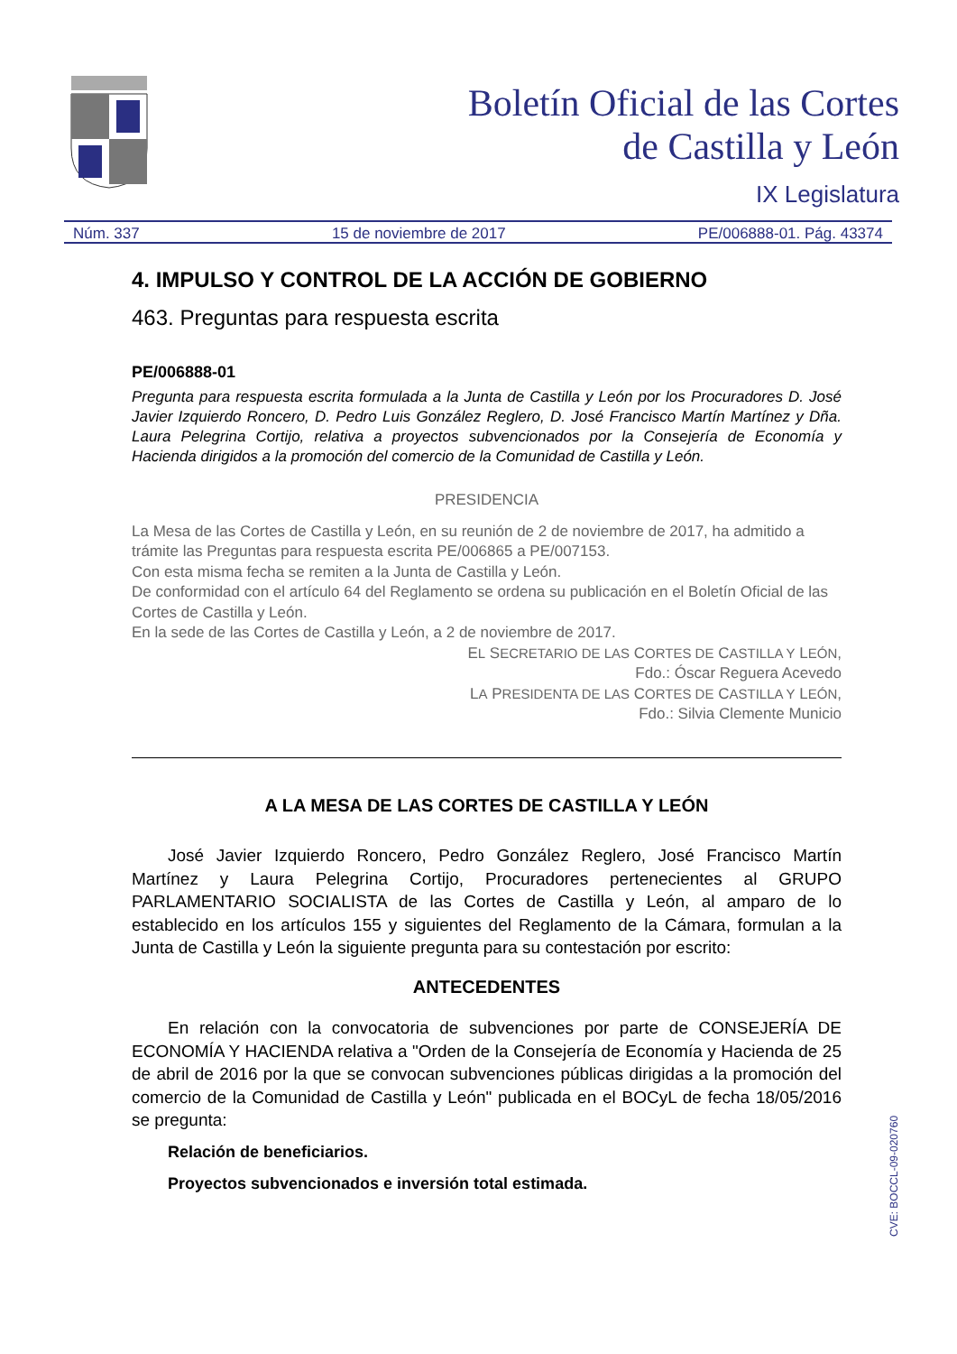Boletín Oficial de las Cortes
de Castilla y León
IX Legislatura
Núm. 337 15 de noviembre de 2017 PE/006888-01. Pág. 43374
4. IMPULSO Y CONTROL DE LA ACCIÓN DE GOBIERNO
463. Preguntas para respuesta escrita
PE/006888-01
Pregunta para respuesta escrita formulada a la Junta de Castilla y León por los Procuradores D. José Javier Izquierdo Roncero, D. Pedro Luis González Reglero, D. José Francisco Martín Martínez y Dña. Laura Pelegrina Cortijo, relativa a proyectos subvencionados por la Consejería de Economía y Hacienda dirigidos a la promoción del comercio de la Comunidad de Castilla y León.
PRESIDENCIA
La Mesa de las Cortes de Castilla y León, en su reunión de 2 de noviembre de 2017, ha admitido a trámite las Preguntas para respuesta escrita PE/006865 a PE/007153.
Con esta misma fecha se remiten a la Junta de Castilla y León.
De conformidad con el artículo 64 del Reglamento se ordena su publicación en el Boletín Oficial de las Cortes de Castilla y León.
En la sede de las Cortes de Castilla y León, a 2 de noviembre de 2017.
EL SECRETARIO DE LAS CORTES DE CASTILLA Y LEÓN,
Fdo.: Óscar Reguera Acevedo
LA PRESIDENTA DE LAS CORTES DE CASTILLA Y LEÓN,
Fdo.: Silvia Clemente Municio
A LA MESA DE LAS CORTES DE CASTILLA Y LEÓN
José Javier Izquierdo Roncero, Pedro González Reglero, José Francisco Martín Martínez y Laura Pelegrina Cortijo, Procuradores pertenecientes al GRUPO PARLAMENTARIO SOCIALISTA de las Cortes de Castilla y León, al amparo de lo establecido en los artículos 155 y siguientes del Reglamento de la Cámara, formulan a la Junta de Castilla y León la siguiente pregunta para su contestación por escrito:
ANTECEDENTES
En relación con la convocatoria de subvenciones por parte de CONSEJERÍA DE ECONOMÍA Y HACIENDA relativa a "Orden de la Consejería de Economía y Hacienda de 25 de abril de 2016 por la que se convocan subvenciones públicas dirigidas a la promoción del comercio de la Comunidad de Castilla y León" publicada en el BOCyL de fecha 18/05/2016 se pregunta:
Relación de beneficiarios.
Proyectos subvencionados e inversión total estimada.
CVE: BOCCL-09-020760